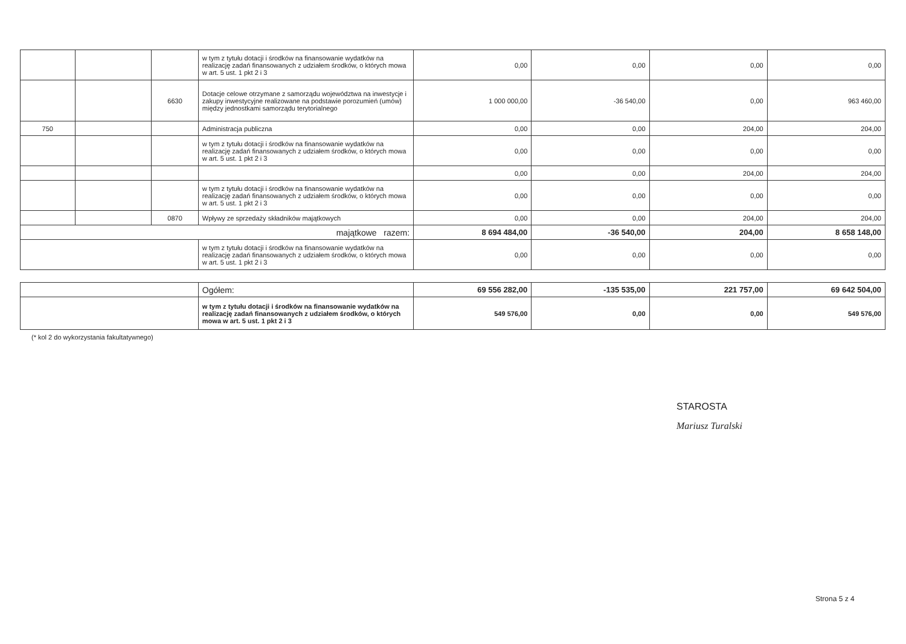| | | | w tym z tytułu dotacji i środków na finansowanie wydatków na realizację zadań finansowanych z udziałem środków, o których mowa w art. 5 ust. 1 pkt 2 i 3 | 0,00 | 0,00 | 0,00 | 0,00 |
| | | 6630 | Dotacje celowe otrzymane z samorządu województwa na inwestycje i zakupy inwestycyjne realizowane na podstawie porozumień (umów) między jednostkami samorządu terytorialnego | 1 000 000,00 | -36 540,00 | 0,00 | 963 460,00 |
| 750 | | | Administracja publiczna | 0,00 | 0,00 | 204,00 | 204,00 |
| | | | w tym z tytułu dotacji i środków na finansowanie wydatków na realizację zadań finansowanych z udziałem środków, o których mowa w art. 5 ust. 1 pkt 2 i 3 | 0,00 | 0,00 | 0,00 | 0,00 |
| | | | | 0,00 | 0,00 | 204,00 | 204,00 |
| | | | w tym z tytułu dotacji i środków na finansowanie wydatków na realizację zadań finansowanych z udziałem środków, o których mowa w art. 5 ust. 1 pkt 2 i 3 | 0,00 | 0,00 | 0,00 | 0,00 |
| | | 0870 | Wpływy ze sprzedaży składników majątkowych | 0,00 | 0,00 | 204,00 | 204,00 |
| majątkowe razem: | | | | 8 694 484,00 | -36 540,00 | 204,00 | 8 658 148,00 |
| | | | w tym z tytułu dotacji i środków na finansowanie wydatków na realizację zadań finansowanych z udziałem środków, o których mowa w art. 5 ust. 1 pkt 2 i 3 | 0,00 | 0,00 | 0,00 | 0,00 |
| | Ogółem: | 69 556 282,00 | -135 535,00 | 221 757,00 | 69 642 504,00 |
| | w tym z tytułu dotacji i środków na finansowanie wydatków na realizację zadań finansowanych z udziałem środków, o których mowa w art. 5 ust. 1 pkt 2 i 3 | 549 576,00 | 0,00 | 0,00 | 549 576,00 |
(* kol 2 do wykorzystania fakultatywnego)
STAROSTA
Mariusz Turalski
Strona 5 z 4